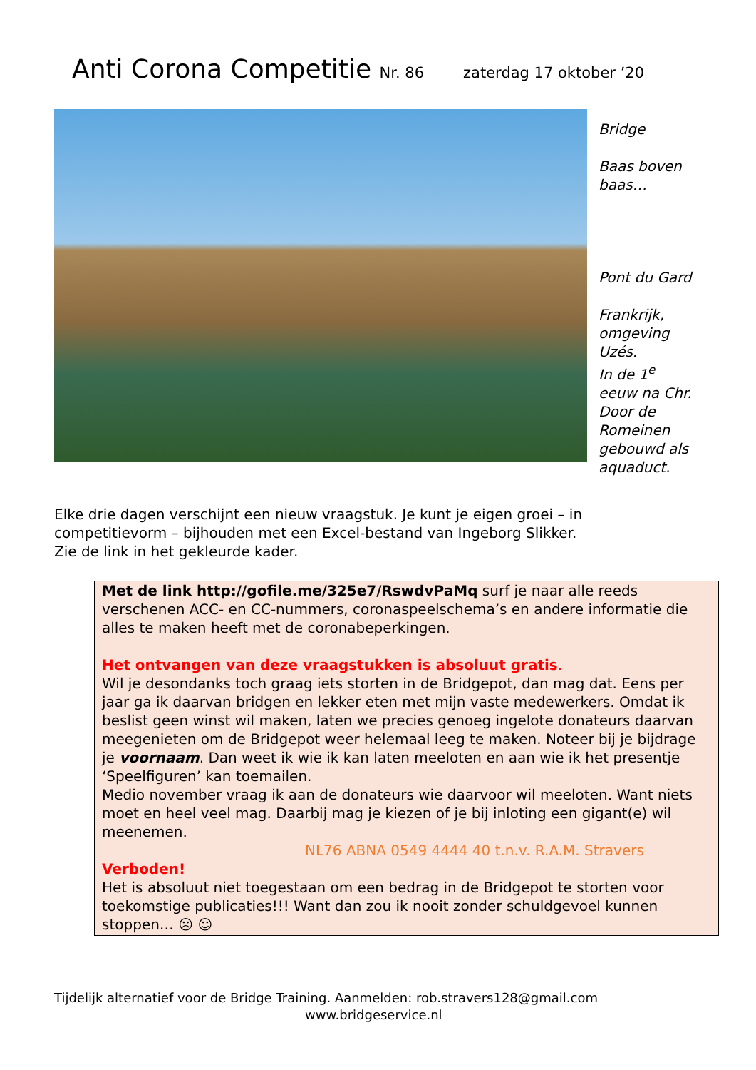Anti Corona Competitie Nr. 86 zaterdag 17 oktober ’20
Bridge
Baas boven
baas…
Pont du Gard
Frankrijk,
omgeving
Uzés.
In de 1<sup>e</sup>
eeuw na Chr.
Door de
Romeinen
gebouwd als
aquaduct.
Elke drie dagen verschijnt een nieuw vraagstuk. Je kunt je eigen groei – in
competitievorm – bijhouden met een Excel-bestand van Ingeborg Slikker.
Zie de link in het gekleurde kader.
Met de link http://gofile.me/325e7/RswdvPaMq surf je naar alle reeds verschenen ACC- en CC-nummers, coronaspeelschema’s en andere informatie die alles te maken heeft met de coronabeperkingen.
Het ontvangen van deze vraagstukken is absoluut gratis.
Wil je desondanks toch graag iets storten in de Bridgepot, dan mag dat. Eens per jaar ga ik daarvan bridgen en lekker eten met mijn vaste medewerkers. Omdat ik beslist geen winst wil maken, laten we precies genoeg ingelote donateurs daarvan meegenieten om de Bridgepot weer helemaal leeg te maken. Noteer bij je bijdrage je voornaam. Dan weet ik wie ik kan laten meeloten en aan wie ik het presentje ‘Speelfiguren’ kan toemailen.
Medio november vraag ik aan de donateurs wie daarvoor wil meeloten. Want niets moet en heel veel mag. Daarbij mag je kiezen of je bij inloting een gigant(e) wil meenemen.
NL76 ABNA 0549 4444 40 t.n.v. R.A.M. Stravers
Verboden!
Het is absoluut niet toegestaan om een bedrag in de Bridgepot te storten voor toekomstige publicaties!!! Want dan zou ik nooit zonder schuldgevoel kunnen stoppen… ☹ ☺
Tijdelijk alternatief voor de Bridge Training. Aanmelden: rob.stravers128@gmail.com
www.bridgeservice.nl